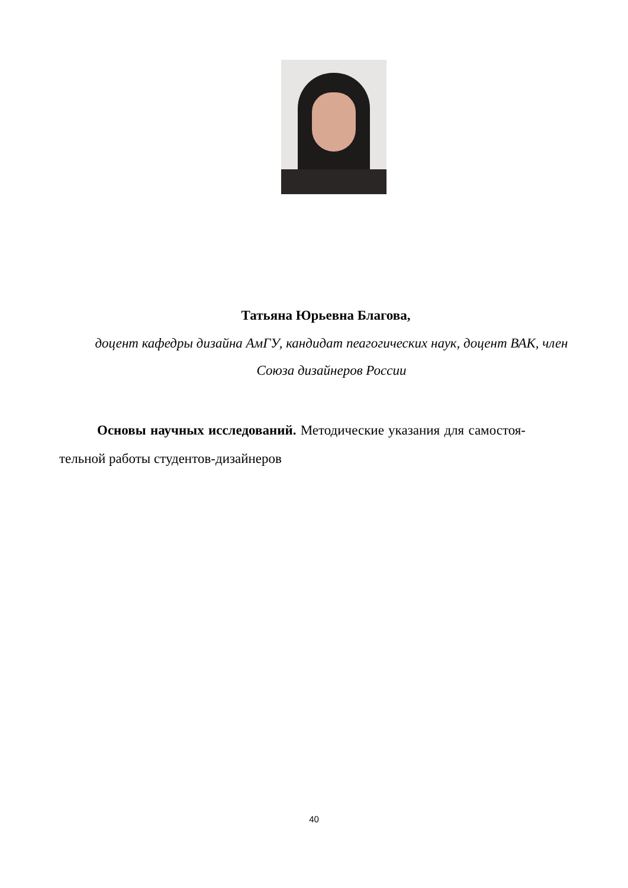Татьяна Юрьевна Благова,
доцент кафедры дизайна АмГУ, кандидат пеагогических наук, доцент ВАК, член Союза дизайнеров России
Основы научных исследований. Методические указания для самостоя-тельной работы студентов-дизайнеров
40